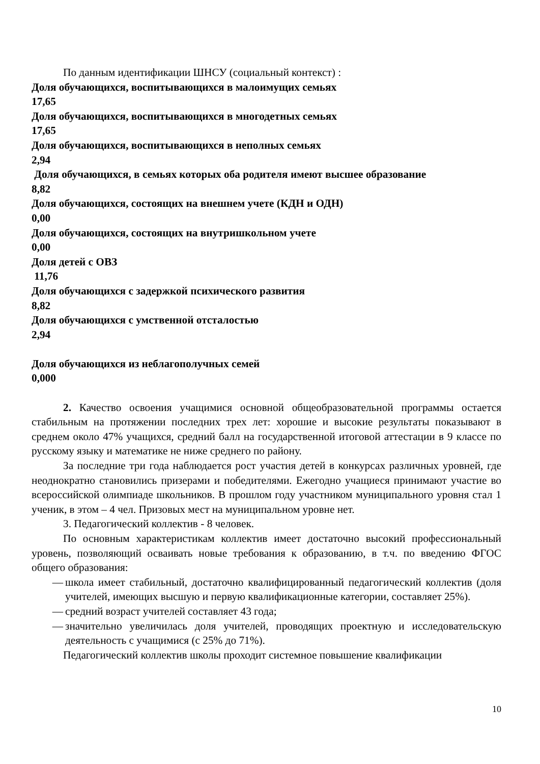По данным идентификации ШНСУ (социальный контекст) :
Доля обучающихся, воспитывающихся в малоимущих семьях
17,65
Доля обучающихся, воспитывающихся в многодетных семьях
17,65
Доля обучающихся, воспитывающихся в неполных семьях
2,94
Доля обучающихся, в семьях которых оба родителя имеют высшее образование
8,82
Доля обучающихся, состоящих на внешнем учете (КДН и ОДН)
0,00
Доля обучающихся, состоящих на внутришкольном учете
0,00
Доля детей с ОВЗ
11,76
Доля обучающихся с задержкой психического развития
8,82
Доля обучающихся с умственной отсталостью
2,94
Доля обучающихся из неблагополучных семей
0,000
2. Качество освоения учащимися основной общеобразовательной программы остается стабильным на протяжении последних трех лет: хорошие и высокие результаты показывают в среднем около 47% учащихся, средний балл на государственной итоговой аттестации в 9 классе по русскому языку и математике не ниже среднего по району.
За последние три года наблюдается рост участия детей в конкурсах различных уровней, где неоднократно становились призерами и победителями. Ежегодно учащиеся принимают участие во всероссийской олимпиаде школьников. В прошлом году участником муниципального уровня стал 1 ученик, в этом – 4 чел. Призовых мест на муниципальном уровне нет.
3. Педагогический коллектив - 8 человек.
По основным характеристикам коллектив имеет достаточно высокий профессиональный уровень, позволяющий осваивать новые требования к образованию, в т.ч. по введению ФГОС общего образования:
— школа имеет стабильный, достаточно квалифицированный педагогический коллектив (доля учителей, имеющих высшую и первую квалификационные категории, составляет 25%).
— средний возраст учителей составляет 43 года;
— значительно увеличилась доля учителей, проводящих проектную и исследовательскую деятельность с учащимися (с 25% до 71%).
Педагогический коллектив школы проходит системное повышение квалификации
10